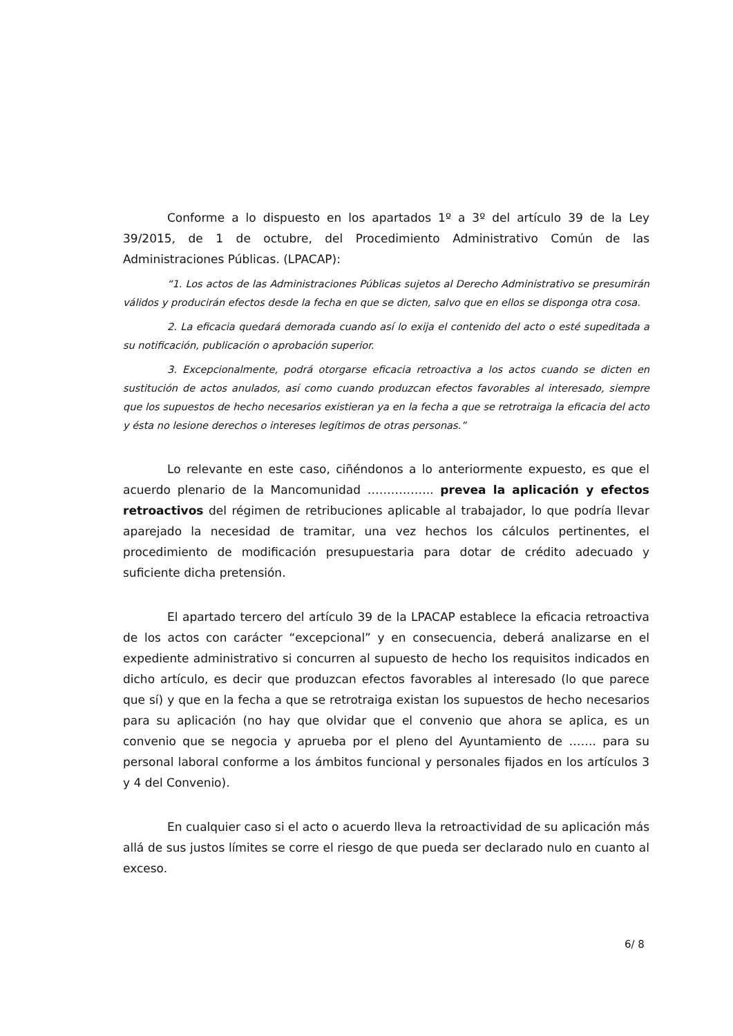Conforme a lo dispuesto en los apartados 1º a 3º del artículo 39 de la Ley 39/2015, de 1 de octubre, del Procedimiento Administrativo Común de las Administraciones Públicas. (LPACAP):
“1. Los actos de las Administraciones Públicas sujetos al Derecho Administrativo se presumirán válidos y producirán efectos desde la fecha en que se dicten, salvo que en ellos se disponga otra cosa.
2. La eficacia quedará demorada cuando así lo exija el contenido del acto o esté supeditada a su notificación, publicación o aprobación superior.
3. Excepcionalmente, podrá otorgarse eficacia retroactiva a los actos cuando se dicten en sustitución de actos anulados, así como cuando produzcan efectos favorables al interesado, siempre que los supuestos de hecho necesarios existieran ya en la fecha a que se retrotraiga la eficacia del acto y ésta no lesione derechos o intereses legítimos de otras personas.”
Lo relevante en este caso, ciñéndonos a lo anteriormente expuesto, es que el acuerdo plenario de la Mancomunidad …………….. prevea la aplicación y efectos retroactivos del régimen de retribuciones aplicable al trabajador, lo que podría llevar aparejado la necesidad de tramitar, una vez hechos los cálculos pertinentes, el procedimiento de modificación presupuestaria para dotar de crédito adecuado y suficiente dicha pretensión.
El apartado tercero del artículo 39 de la LPACAP establece la eficacia retroactiva de los actos con carácter “excepcional” y en consecuencia, deberá analizarse en el expediente administrativo si concurren al supuesto de hecho los requisitos indicados en dicho artículo, es decir que produzcan efectos favorables al interesado (lo que parece que sí) y que en la fecha a que se retrotraiga existan los supuestos de hecho necesarios para su aplicación (no hay que olvidar que el convenio que ahora se aplica, es un convenio que se negocia y aprueba por el pleno del Ayuntamiento de ……. para su personal laboral conforme a los ámbitos funcional y personales fijados en los artículos 3 y 4 del Convenio).
En cualquier caso si el acto o acuerdo lleva la retroactividad de su aplicación más allá de sus justos límites se corre el riesgo de que pueda ser declarado nulo en cuanto al exceso.
6/ 8